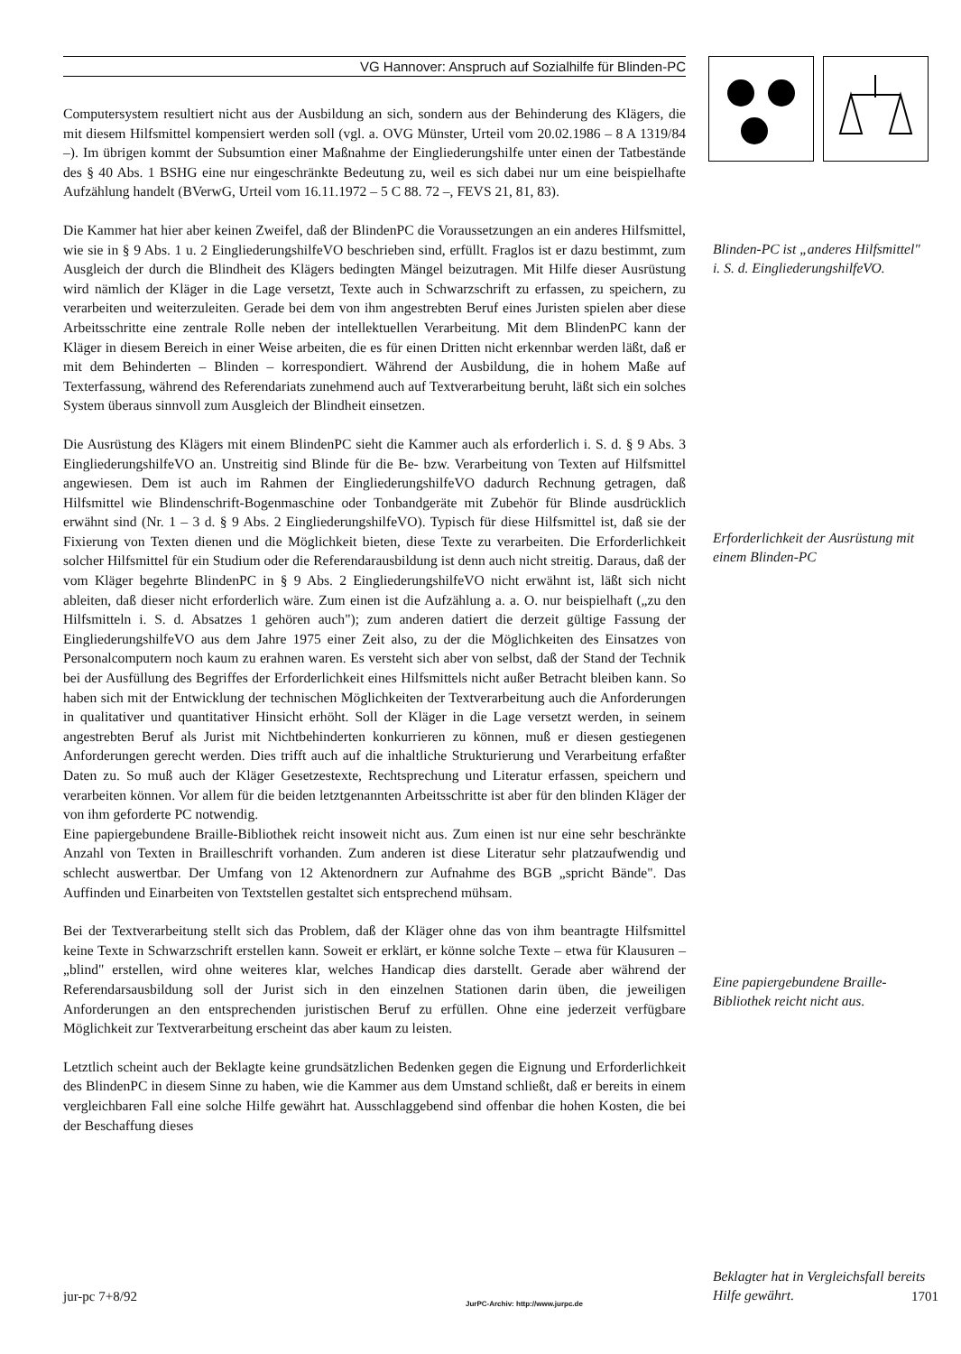VG Hannover: Anspruch auf Sozialhilfe für Blinden-PC
Computersystem resultiert nicht aus der Ausbildung an sich, sondern aus der Behinderung des Klägers, die mit diesem Hilfsmittel kompensiert werden soll (vgl. a. OVG Münster, Urteil vom 20.02.1986 – 8 A 1319/84 –). Im übrigen kommt der Subsumtion einer Maßnahme der Eingliederungshilfe unter einen der Tatbestände des § 40 Abs. 1 BSHG eine nur eingeschränkte Bedeutung zu, weil es sich dabei nur um eine beispielhafte Aufzählung handelt (BVerwG, Urteil vom 16.11.1972 – 5 C 88. 72 –, FEVS 21, 81, 83).
Die Kammer hat hier aber keinen Zweifel, daß der BlindenPC die Voraussetzungen an ein anderes Hilfsmittel, wie sie in § 9 Abs. 1 u. 2 EingliederungshilfeVO beschrieben sind, erfüllt. Fraglos ist er dazu bestimmt, zum Ausgleich der durch die Blindheit des Klägers bedingten Mängel beizutragen. Mit Hilfe dieser Ausrüstung wird nämlich der Kläger in die Lage versetzt, Texte auch in Schwarzschrift zu erfassen, zu speichern, zu verarbeiten und weiterzuleiten. Gerade bei dem von ihm angestrebten Beruf eines Juristen spielen aber diese Arbeitsschritte eine zentrale Rolle neben der intellektuellen Verarbeitung. Mit dem BlindenPC kann der Kläger in diesem Bereich in einer Weise arbeiten, die es für einen Dritten nicht erkennbar werden läßt, daß er mit dem Behinderten – Blinden – korrespondiert. Während der Ausbildung, die in hohem Maße auf Texterfassung, während des Referendariats zunehmend auch auf Textverarbeitung beruht, läßt sich ein solches System überaus sinnvoll zum Ausgleich der Blindheit einsetzen.
Die Ausrüstung des Klägers mit einem BlindenPC sieht die Kammer auch als erforderlich i. S. d. § 9 Abs. 3 EingliederungshilfeVO an. Unstreitig sind Blinde für die Be- bzw. Verarbeitung von Texten auf Hilfsmittel angewiesen. Dem ist auch im Rahmen der EingliederungshilfeVO dadurch Rechnung getragen, daß Hilfsmittel wie Blindenschrift-Bogenmaschine oder Tonbandgeräte mit Zubehör für Blinde ausdrücklich erwähnt sind (Nr. 1 – 3 d. § 9 Abs. 2 EingliederungshilfeVO). Typisch für diese Hilfsmittel ist, daß sie der Fixierung von Texten dienen und die Möglichkeit bieten, diese Texte zu verarbeiten. Die Erforderlichkeit solcher Hilfsmittel für ein Studium oder die Referendarausbildung ist denn auch nicht streitig. Daraus, daß der vom Kläger begehrte BlindenPC in § 9 Abs. 2 EingliederungshilfeVO nicht erwähnt ist, läßt sich nicht ableiten, daß dieser nicht erforderlich wäre. Zum einen ist die Aufzählung a. a. O. nur beispielhaft („zu den Hilfsmitteln i. S. d. Absatzes 1 gehören auch"); zum anderen datiert die derzeit gültige Fassung der EingliederungshilfeVO aus dem Jahre 1975 einer Zeit also, zu der die Möglichkeiten des Einsatzes von Personalcomputern noch kaum zu erahnen waren. Es versteht sich aber von selbst, daß der Stand der Technik bei der Ausfüllung des Begriffes der Erforderlichkeit eines Hilfsmittels nicht außer Betracht bleiben kann. So haben sich mit der Entwicklung der technischen Möglichkeiten der Textverarbeitung auch die Anforderungen in qualitativer und quantitativer Hinsicht erhöht. Soll der Kläger in die Lage versetzt werden, in seinem angestrebten Beruf als Jurist mit Nichtbehinderten konkurrieren zu können, muß er diesen gestiegenen Anforderungen gerecht werden. Dies trifft auch auf die inhaltliche Strukturierung und Verarbeitung erfaßter Daten zu. So muß auch der Kläger Gesetzestexte, Rechtsprechung und Literatur erfassen, speichern und verarbeiten können. Vor allem für die beiden letztgenannten Arbeitsschritte ist aber für den blinden Kläger der von ihm geforderte PC notwendig.
Eine papiergebundene Braille-Bibliothek reicht insoweit nicht aus. Zum einen ist nur eine sehr beschränkte Anzahl von Texten in Brailleschrift vorhanden. Zum anderen ist diese Literatur sehr platzaufwendig und schlecht auswertbar. Der Umfang von 12 Aktenordnern zur Aufnahme des BGB „spricht Bände". Das Auffinden und Einarbeiten von Textstellen gestaltet sich entsprechend mühsam.
Bei der Textverarbeitung stellt sich das Problem, daß der Kläger ohne das von ihm beantragte Hilfsmittel keine Texte in Schwarzschrift erstellen kann. Soweit er erklärt, er könne solche Texte – etwa für Klausuren – „blind" erstellen, wird ohne weiteres klar, welches Handicap dies darstellt. Gerade aber während der Referendarsausbildung soll der Jurist sich in den einzelnen Stationen darin üben, die jeweiligen Anforderungen an den entsprechenden juristischen Beruf zu erfüllen. Ohne eine jederzeit verfügbare Möglichkeit zur Textverarbeitung erscheint das aber kaum zu leisten.
Letztlich scheint auch der Beklagte keine grundsätzlichen Bedenken gegen die Eignung und Erforderlichkeit des BlindenPC in diesem Sinne zu haben, wie die Kammer aus dem Umstand schließt, daß er bereits in einem vergleichbaren Fall eine solche Hilfe gewährt hat. Ausschlaggebend sind offenbar die hohen Kosten, die bei der Beschaffung dieses
Blinden-PC ist „anderes Hilfsmittel" i. S. d. EingliederungshilfeVO.
Erforderlichkeit der Ausrüstung mit einem Blinden-PC
Eine papiergebundene Braille-Bibliothek reicht nicht aus.
Beklagter hat in Vergleichsfall bereits Hilfe gewährt.
jur-pc 7+8/92 JurPC-Archiv: http://www.jurpc.de 1701